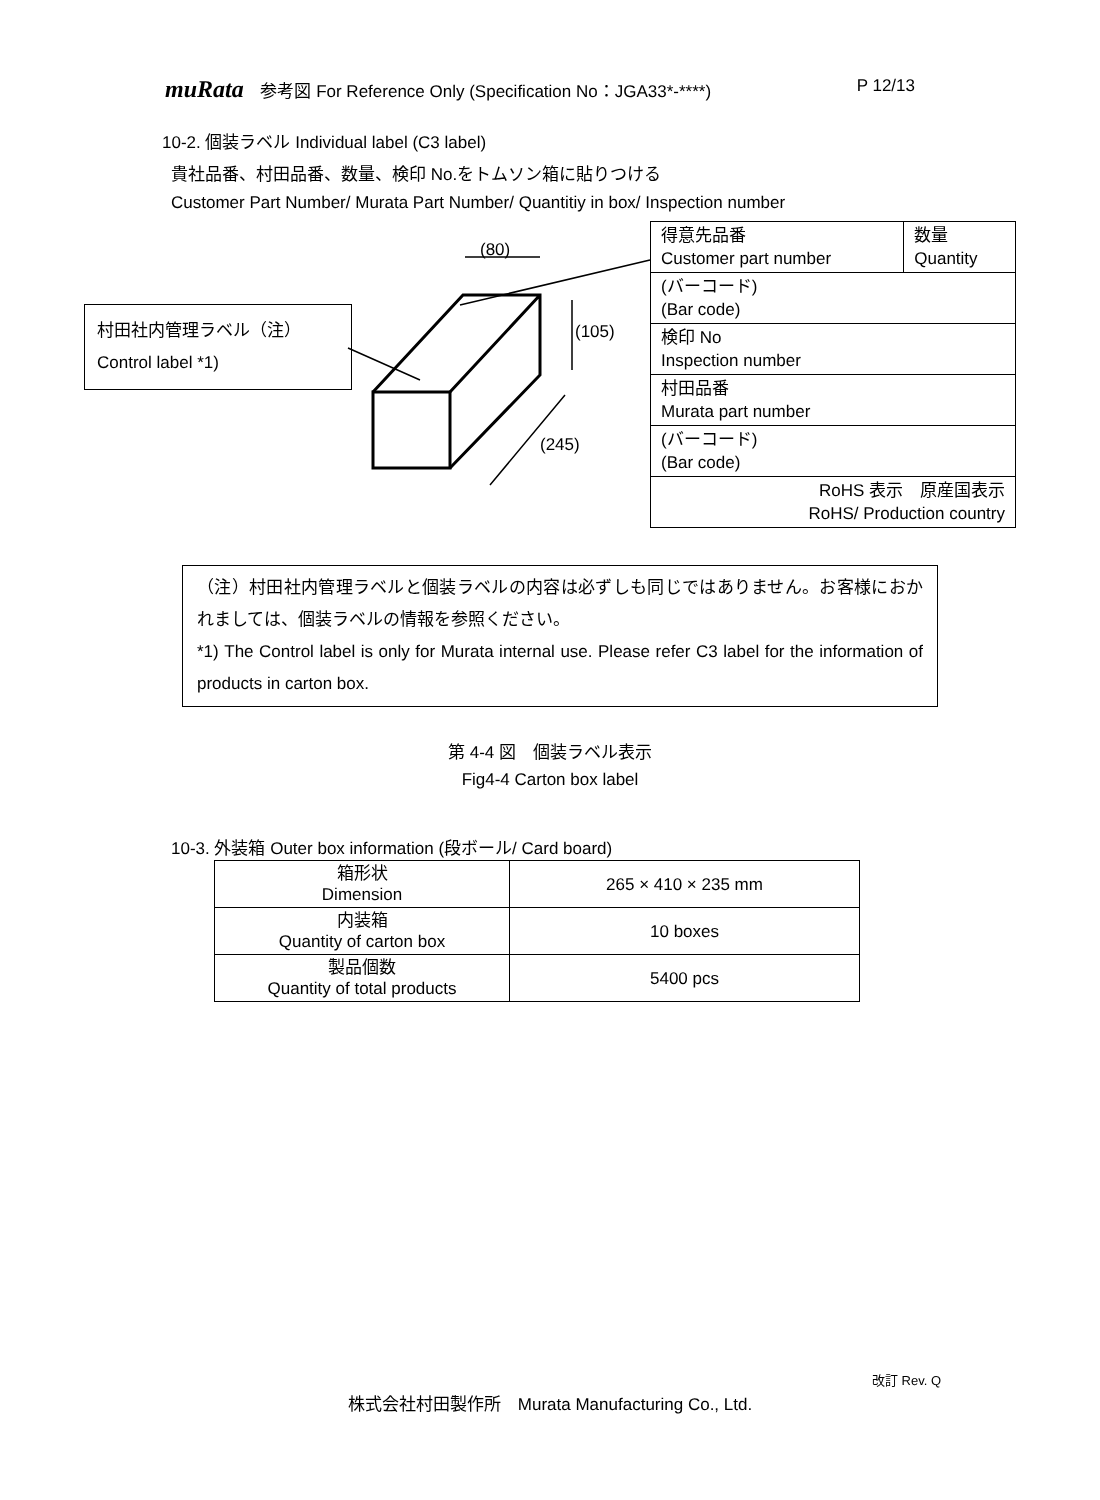muRata 参考図 For Reference Only (Specification No：JGA33*-****)
P 12/13
10-2. 個装ラベル Individual label (C3 label)
貴社品番、村田品番、数量、検印 No.をトムソン箱に貼りつける
Customer Part Number/ Murata Part Number/ Quantitiy in box/ Inspection number
村田社内管理ラベル（注）
Control label *1)
(80)
(105)
(245)
| 得意先品番 Customer part number | 数量 Quantity |
| (バーコード) (Bar code) | |
| 検印 No Inspection number | |
| 村田品番 Murata part number | |
| (バーコード) (Bar code) | |
| RoHS 表示 原産国表示 RoHS/ Production country | |
（注）村田社内管理ラベルと個装ラベルの内容は必ずしも同じではありません。お客様におかれましては、個装ラベルの情報を参照ください。
*1) The Control label is only for Murata internal use. Please refer C3 label for the information of products in carton box.
第 4-4 図　個装ラベル表示
Fig4-4 Carton box label
10-3. 外装箱 Outer box information (段ボール/ Card board)
| 箱形状 Dimension | 265 × 410 × 235 mm |
| 内装箱 Quantity of carton box | 10 boxes |
| 製品個数 Quantity of total products | 5400 pcs |
改訂 Rev. Q
株式会社村田製作所　Murata Manufacturing Co., Ltd.